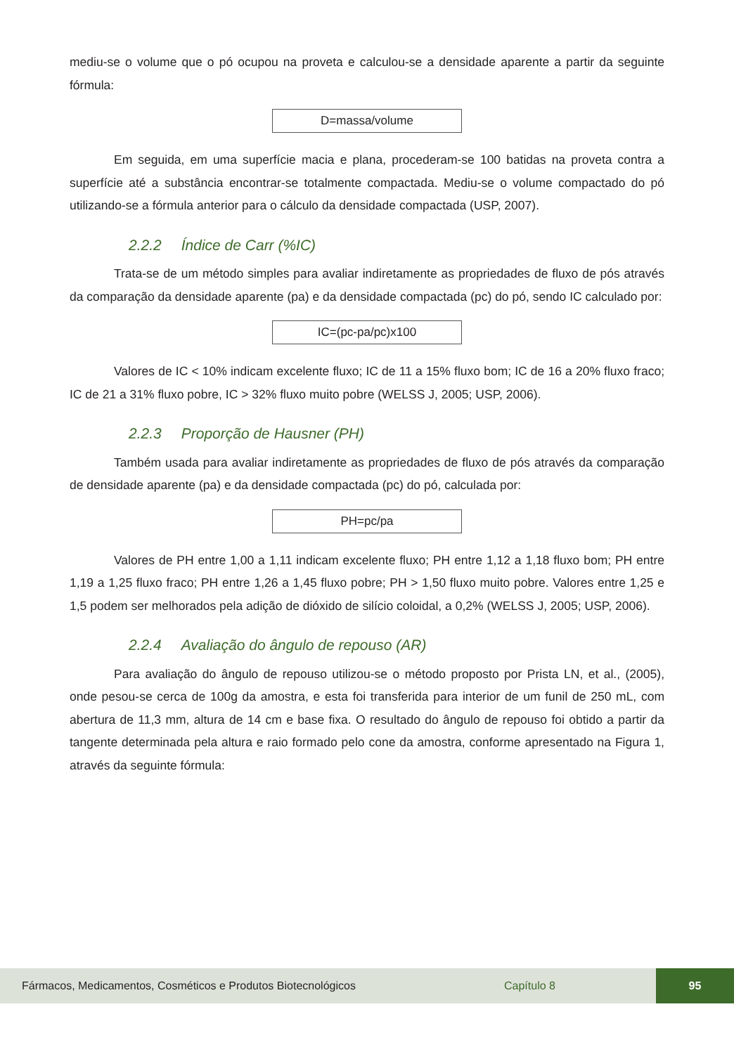mediu-se o volume que o pó ocupou na proveta e calculou-se a densidade aparente a partir da seguinte fórmula:
D=massa/volume
Em seguida, em uma superfície macia e plana, procederam-se 100 batidas na proveta contra a superfície até a substância encontrar-se totalmente compactada. Mediu-se o volume compactado do pó utilizando-se a fórmula anterior para o cálculo da densidade compactada (USP, 2007).
2.2.2 Índice de Carr (%IC)
Trata-se de um método simples para avaliar indiretamente as propriedades de fluxo de pós através da comparação da densidade aparente (pa) e da densidade compactada (pc) do pó, sendo IC calculado por:
IC=(pc-pa/pc)x100
Valores de IC < 10% indicam excelente fluxo; IC de 11 a 15% fluxo bom; IC de 16 a 20% fluxo fraco; IC de 21 a 31% fluxo pobre, IC > 32% fluxo muito pobre (WELSS J, 2005; USP, 2006).
2.2.3 Proporção de Hausner (PH)
Também usada para avaliar indiretamente as propriedades de fluxo de pós através da comparação de densidade aparente (pa) e da densidade compactada (pc) do pó, calculada por:
PH=pc/pa
Valores de PH entre 1,00 a 1,11 indicam excelente fluxo; PH entre 1,12 a 1,18 fluxo bom; PH entre 1,19 a 1,25 fluxo fraco; PH entre 1,26 a 1,45 fluxo pobre; PH > 1,50 fluxo muito pobre. Valores entre 1,25 e 1,5 podem ser melhorados pela adição de dióxido de silício coloidal, a 0,2% (WELSS J, 2005; USP, 2006).
2.2.4 Avaliação do ângulo de repouso (AR)
Para avaliação do ângulo de repouso utilizou-se o método proposto por Prista LN, et al., (2005), onde pesou-se cerca de 100g da amostra, e esta foi transferida para interior de um funil de 250 mL, com abertura de 11,3 mm, altura de 14 cm e base fixa. O resultado do ângulo de repouso foi obtido a partir da tangente determinada pela altura e raio formado pelo cone da amostra, conforme apresentado na Figura 1, através da seguinte fórmula:
Fármacos, Medicamentos, Cosméticos e Produtos Biotecnológicos Capítulo 8 95